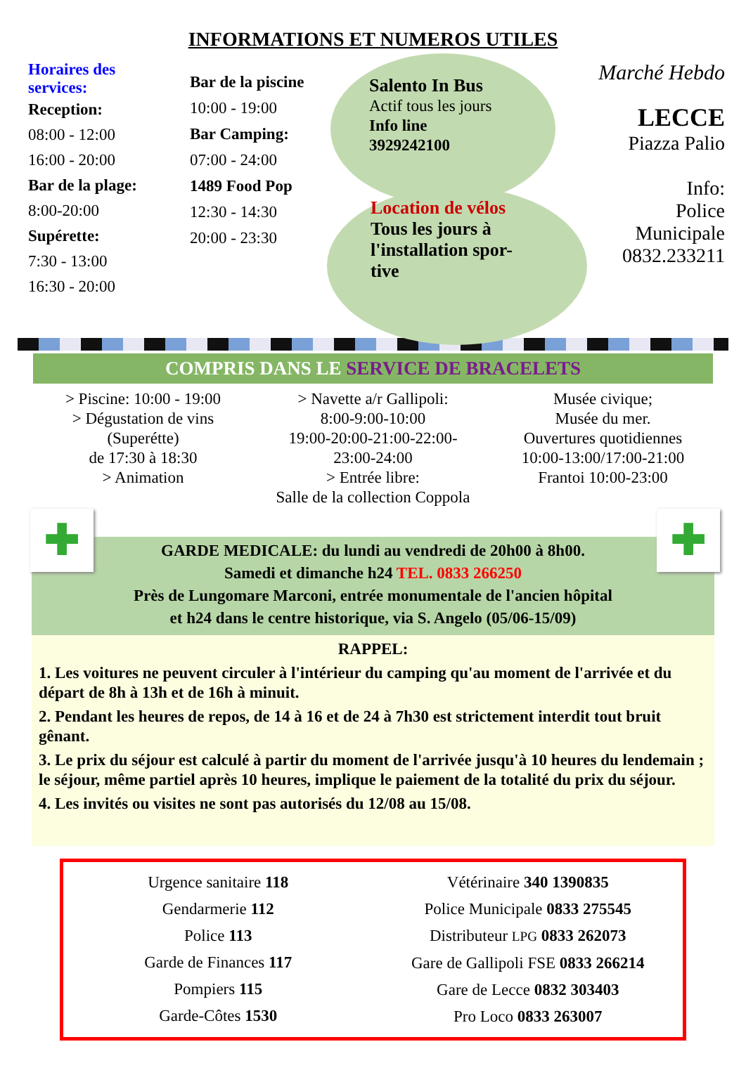INFORMATIONS ET NUMEROS UTILES
Horaires des
services:
Reception:
08:00 - 12:00
16:00 - 20:00
Bar de la plage:
8:00-20:00
Supérette:
7:30 - 13:00
16:30 - 20:00
Bar de la piscine
10:00 - 19:00
Bar Camping:
07:00 - 24:00
1489 Food Pop
12:30 - 14:30
20:00 - 23:30
Salento In Bus
Actif tous les jours
Info line
3929242100
Location de vélos
Tous les jours à
l'installation spor-
tive
Marché Hebdo
LECCE
Piazza Palio
Info:
Police Municipale
0832.233211
COMPRIS DANS LE SERVICE DE BRACELETS
> Piscine: 10:00 - 19:00
> Dégustation de vins
(Superétte)
de 17:30 à 18:30
> Animation
> Navette a/r Gallipoli:
8:00-9:00-10:00
19:00-20:00-21:00-22:00-
23:00-24:00
> Entrée libre:
Salle de la collection Coppola
Musée civique;
Musée du mer.
Ouvertures quotidiennes
10:00-13:00/17:00-21:00
Frantoi 10:00-23:00
✚ ✚
GARDE MEDICALE: du lundi au vendredi de 20h00 à 8h00.
Samedi et dimanche h24 TEL. 0833 266250
Près de Lungomare Marconi, entrée monumentale de l'ancien hôpital
et h24 dans le centre historique, via S. Angelo (05/06-15/09)
RAPPEL:
1. Les voitures ne peuvent circuler à l'intérieur du camping qu'au moment de l'arrivée et du départ de 8h à 13h et de 16h à minuit.
2. Pendant les heures de repos, de 14 à 16 et de 24 à 7h30 est strictement interdit tout bruit gênant.
3. Le prix du séjour est calculé à partir du moment de l'arrivée jusqu'à 10 heures du lendemain ; le séjour, même partiel après 10 heures, implique le paiement de la totalité du prix du séjour.
4. Les invités ou visites ne sont pas autorisés du 12/08 au 15/08.
Urgence sanitaire 118
Gendarmerie 112
Police 113
Garde de Finances 117
Pompiers 115
Garde-Côtes 1530
Vétérinaire 340 1390835
Police Municipale 0833 275545
Distributeur LPG 0833 262073
Gare de Gallipoli FSE 0833 266214
Gare de Lecce 0832 303403
Pro Loco 0833 263007